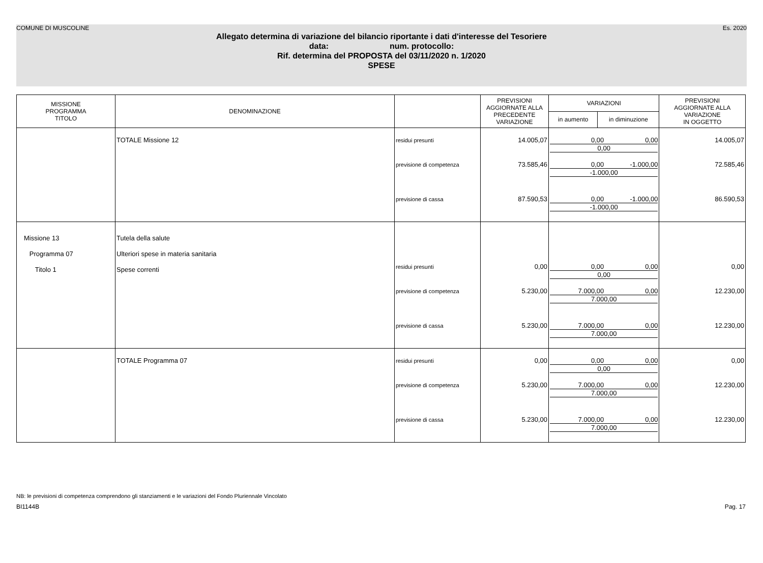COMUNE DI MUSCOLINE Es. 2020
Allegato determina di variazione del bilancio riportante i dati d'interesse del Tesoriere
data: num. protocollo:
Rif. determina del PROPOSTA del 03/11/2020 n. 1/2020
SPESE
| MISSIONE PROGRAMMA TITOLO | DENOMINAZIONE | | PREVISIONI AGGIORNATE ALLA PRECEDENTE VARIAZIONE | VARIAZIONI | | PREVISIONI AGGIORNATE ALLA VARIAZIONE IN OGGETTO |
| --- | --- | --- | --- | --- | --- | --- |
| | | | | in aumento | in diminuzione | |
| | TOTALE Missione 12 | residui presunti | 14.005,07 | 0,00 0,00 0,00 | | 14.005,07 |
| | | previsione di competenza | 73.585,46 | 0,00 -1.000,00 -1.000,00 | | 72.585,46 |
| | | previsione di cassa | 87.590,53 | 0,00 -1.000,00 -1.000,00 | | 86.590,53 |
| Missione 13 Programma 07 Titolo 1 | Tutela della salute Ulteriori spese in materia sanitaria Spese correnti | residui presunti | 0,00 | 0,00 0,00 0,00 | | 0,00 |
| | | previsione di competenza | 5.230,00 | 7.000,00 0,00 7.000,00 | | 12.230,00 |
| | | previsione di cassa | 5.230,00 | 7.000,00 0,00 7.000,00 | | 12.230,00 |
| | TOTALE Programma 07 | residui presunti | 0,00 | 0,00 0,00 0,00 | | 0,00 |
| | | previsione di competenza | 5.230,00 | 7.000,00 0,00 7.000,00 | | 12.230,00 |
| | | previsione di cassa | 5.230,00 | 7.000,00 0,00 7.000,00 | | 12.230,00 |
NB: le previsioni di competenza comprendono gli stanziamenti e le variazioni del Fondo Pluriennale Vincolato
BI1144B Pag. 17